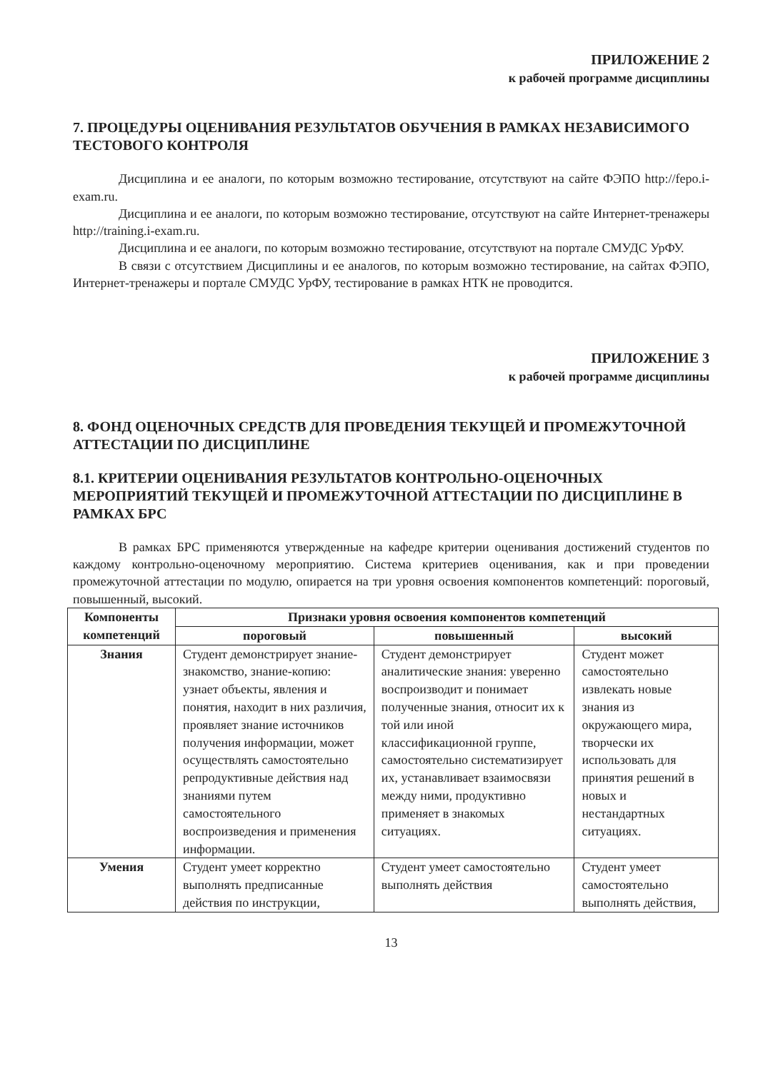ПРИЛОЖЕНИЕ 2
к рабочей программе дисциплины
7. ПРОЦЕДУРЫ ОЦЕНИВАНИЯ РЕЗУЛЬТАТОВ ОБУЧЕНИЯ В РАМКАХ НЕЗАВИСИМОГО ТЕСТОВОГО КОНТРОЛЯ
Дисциплина и ее аналоги, по которым возможно тестирование, отсутствуют на сайте ФЭПО http://fepo.i-exam.ru.
Дисциплина и ее аналоги, по которым возможно тестирование, отсутствуют на сайте Интернет-тренажеры http://training.i-exam.ru.
Дисциплина и ее аналоги, по которым возможно тестирование, отсутствуют на портале СМУДС УрФУ.
В связи с отсутствием Дисциплины и ее аналогов, по которым возможно тестирование, на сайтах ФЭПО, Интернет-тренажеры и портале СМУДС УрФУ, тестирование в рамках НТК не проводится.
ПРИЛОЖЕНИЕ 3
к рабочей программе дисциплины
8. ФОНД ОЦЕНОЧНЫХ СРЕДСТВ ДЛЯ ПРОВЕДЕНИЯ ТЕКУЩЕЙ И ПРОМЕЖУТОЧНОЙ АТТЕСТАЦИИ ПО ДИСЦИПЛИНЕ
8.1. КРИТЕРИИ ОЦЕНИВАНИЯ РЕЗУЛЬТАТОВ КОНТРОЛЬНО-ОЦЕНОЧНЫХ МЕРОПРИЯТИЙ ТЕКУЩЕЙ И ПРОМЕЖУТОЧНОЙ АТТЕСТАЦИИ ПО ДИСЦИПЛИНЕ В РАМКАХ БРС
В рамках БРС применяются утвержденные на кафедре критерии оценивания достижений студентов по каждому контрольно-оценочному мероприятию. Система критериев оценивания, как и при проведении промежуточной аттестации по модулю, опирается на три уровня освоения компонентов компетенций: пороговый, повышенный, высокий.
| Компоненты компетенций | Признаки уровня освоения компонентов компетенций | | |
| --- | --- | --- | --- |
| | пороговый | повышенный | высокий |
| Знания | Студент демонстрирует знание-знакомство, знание-копию: узнает объекты, явления и понятия, находит в них различия, проявляет знание источников получения информации, может осуществлять самостоятельно репродуктивные действия над знаниями путем самостоятельного воспроизведения и применения информации. | Студент демонстрирует аналитические знания: уверенно воспроизводит и понимает полученные знания, относит их к той или иной классификационной группе, самостоятельно систематизирует их, устанавливает взаимосвязи между ними, продуктивно применяет в знакомых ситуациях. | Студент может самостоятельно извлекать новые знания из окружающего мира, творчески их использовать для принятия решений в новых и нестандартных ситуациях. |
| Умения | Студент умеет корректно выполнять предписанные действия по инструкции, | Студент умеет самостоятельно выполнять действия | Студент умеет самостоятельно выполнять действия, |
13